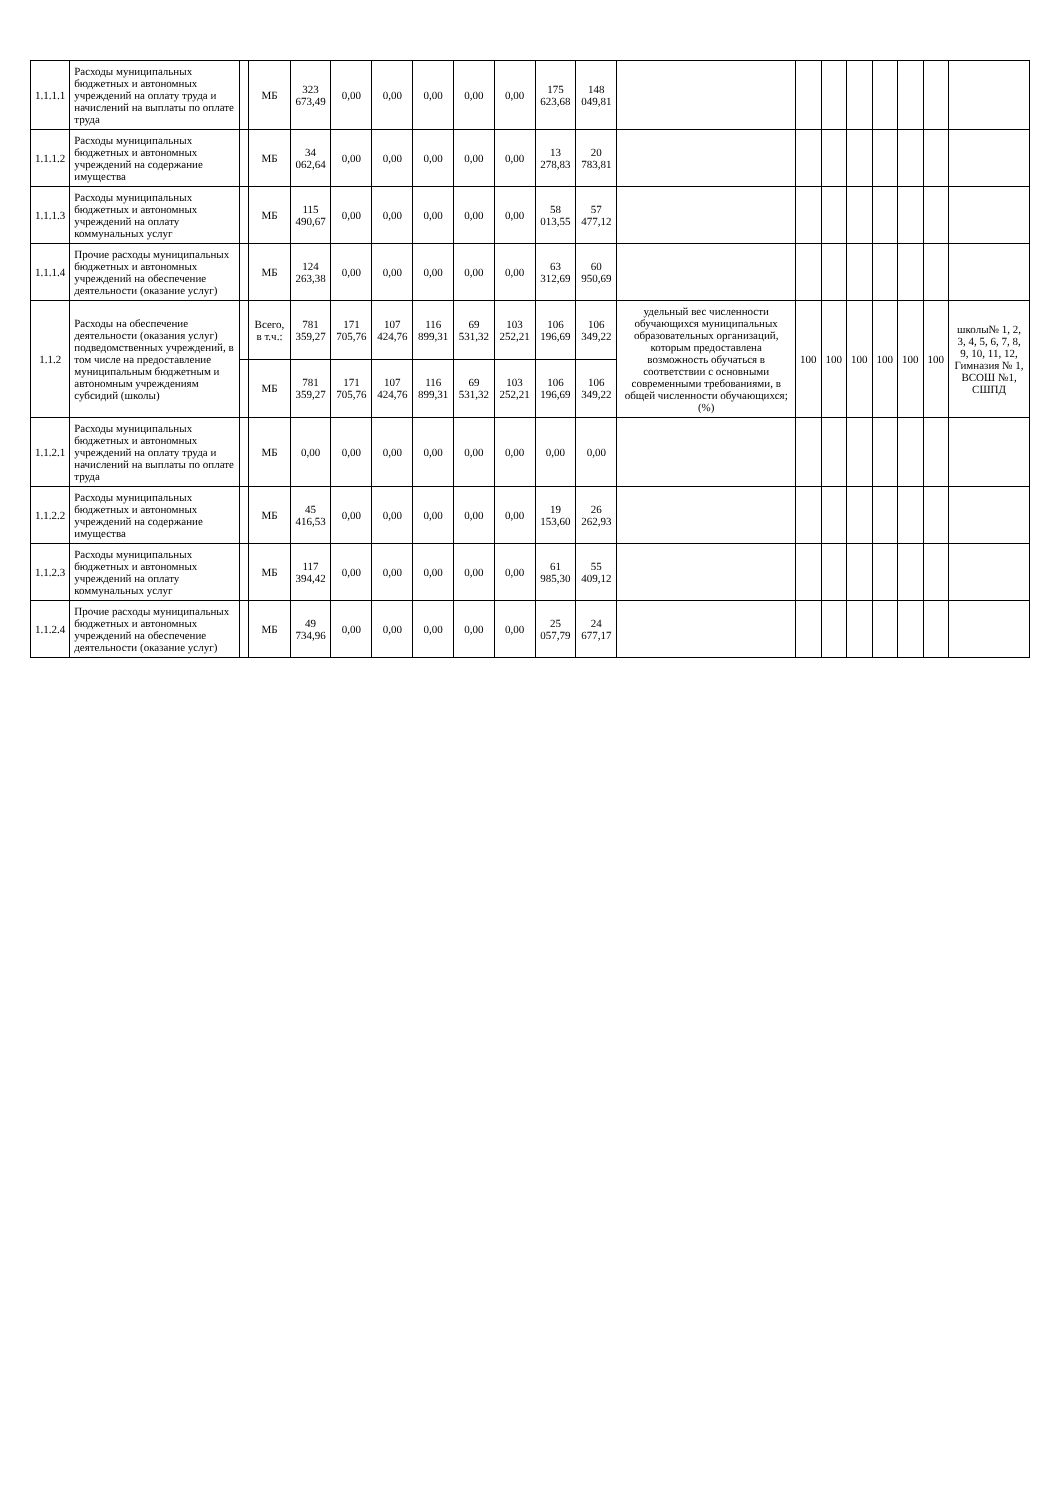| 1.1.1.1 | Расходы муниципальных бюджетных и автономных учреждений на оплату труда и начислений на выплаты по оплате труда | | МБ | 323 673,49 | 0,00 | 0,00 | 0,00 | 0,00 | 0,00 | 175 623,68 | 148 049,81 | | | | | | | | |
| 1.1.1.2 | Расходы муниципальных бюджетных и автономных учреждений на содержание имущества | | МБ | 34 062,64 | 0,00 | 0,00 | 0,00 | 0,00 | 0,00 | 13 278,83 | 20 783,81 | | | | | | | | |
| 1.1.1.3 | Расходы муниципальных бюджетных и автономных учреждений на оплату коммунальных услуг | | МБ | 115 490,67 | 0,00 | 0,00 | 0,00 | 0,00 | 0,00 | 58 013,55 | 57 477,12 | | | | | | | | |
| 1.1.1.4 | Прочие расходы муниципальных бюджетных и автономных учреждений на обеспечение деятельности (оказание услуг) | | МБ | 124 263,38 | 0,00 | 0,00 | 0,00 | 0,00 | 0,00 | 63 312,69 | 60 950,69 | | | | | | | | |
| 1.1.2 | Расходы на обеспечение деятельности (оказания услуг) подведомственных учреждений, в том числе на предоставление муниципальным бюджетным и автономным учреждениям субсидий (школы) | | Всего, в т.ч.: | 781 359,27 | 171 705,76 | 107 424,76 | 116 899,31 | 69 531,32 | 103 252,21 | 106 196,69 | 106 349,22 | удельный вес численности обучающихся муниципальных образовательных организаций, которым предоставлена возможность обучаться в соответствии с основными современными требованиями, в общей численности обучающихся; (%) | 100 | 100 | 100 | 100 | 100 | 100 | школы№ 1, 2, 3, 4, 5, 6, 7, 8, 9, 10, 11, 12, Гимназия № 1, ВСОШ №1, СШПД |
| | | | МБ | 781 359,27 | 171 705,76 | 107 424,76 | 116 899,31 | 69 531,32 | 103 252,21 | 106 196,69 | 106 349,22 | | | | | | | | |
| 1.1.2.1 | Расходы муниципальных бюджетных и автономных учреждений на оплату труда и начислений на выплаты по оплате труда | | МБ | 0,00 | 0,00 | 0,00 | 0,00 | 0,00 | 0,00 | 0,00 | 0,00 | | | | | | | | |
| 1.1.2.2 | Расходы муниципальных бюджетных и автономных учреждений на содержание имущества | | МБ | 45 416,53 | 0,00 | 0,00 | 0,00 | 0,00 | 0,00 | 19 153,60 | 26 262,93 | | | | | | | | |
| 1.1.2.3 | Расходы муниципальных бюджетных и автономных учреждений на оплату коммунальных услуг | | МБ | 117 394,42 | 0,00 | 0,00 | 0,00 | 0,00 | 0,00 | 61 985,30 | 55 409,12 | | | | | | | | |
| 1.1.2.4 | Прочие расходы муниципальных бюджетных и автономных учреждений на обеспечение деятельности (оказание услуг) | | МБ | 49 734,96 | 0,00 | 0,00 | 0,00 | 0,00 | 0,00 | 25 057,79 | 24 677,17 | | | | | | | | |